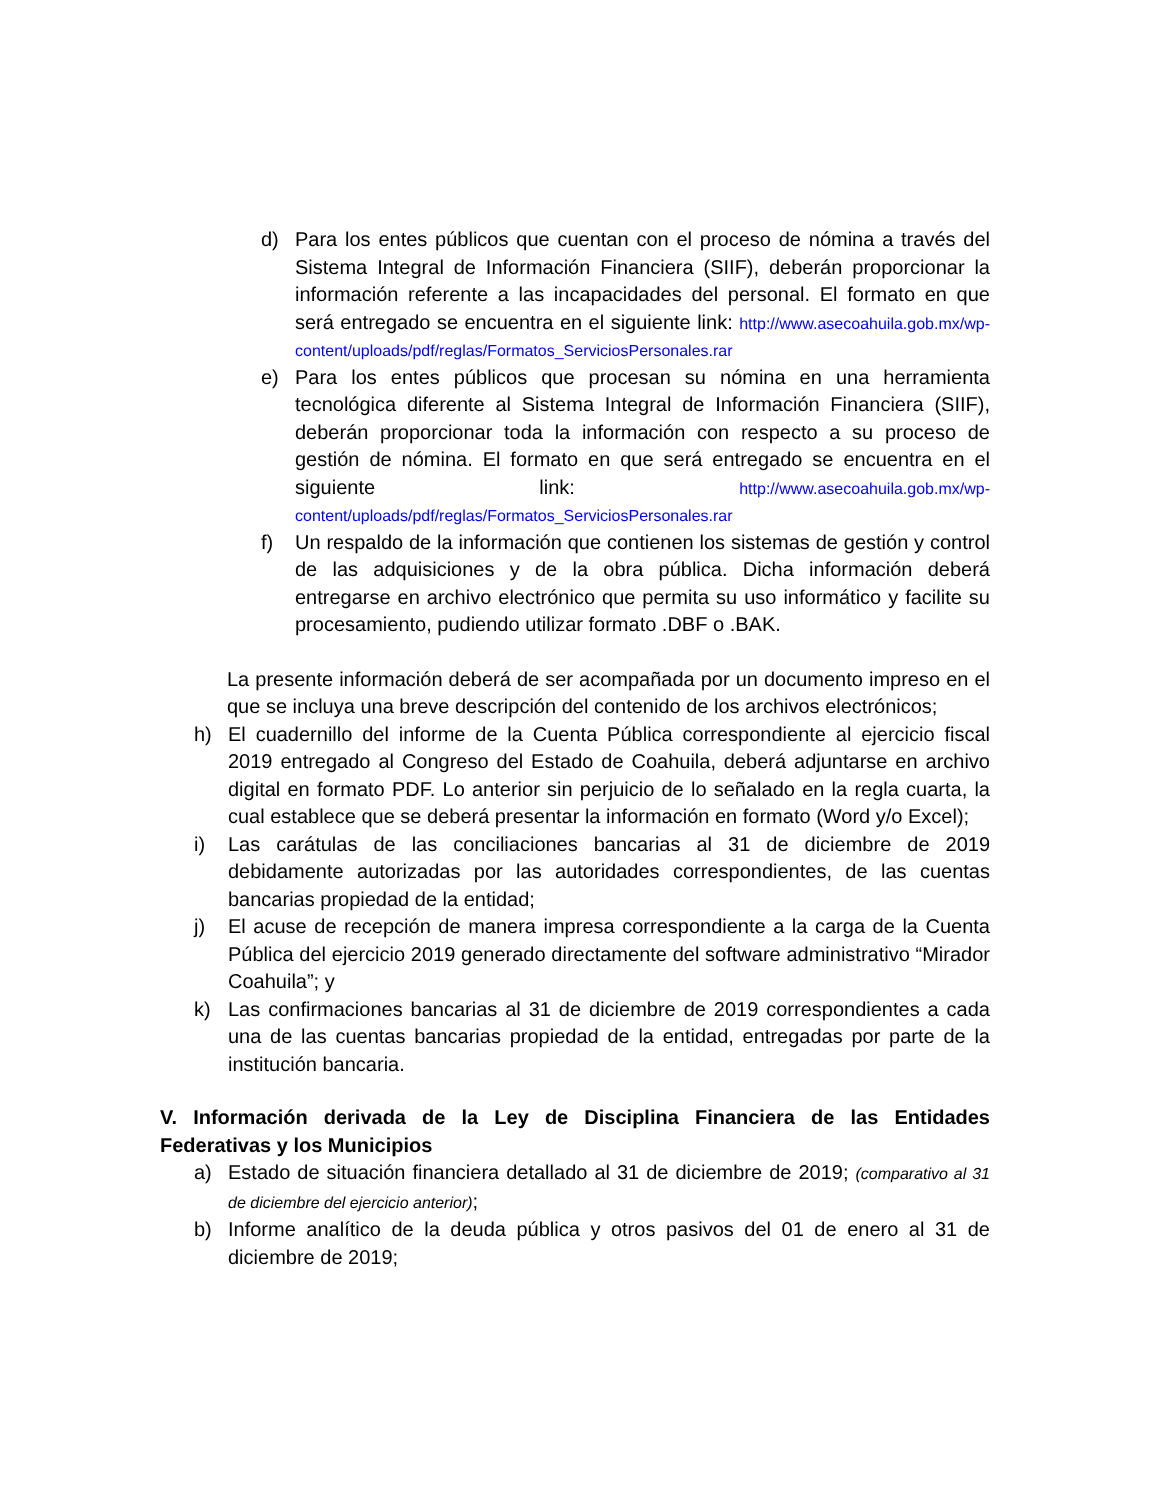d) Para los entes públicos que cuentan con el proceso de nómina a través del Sistema Integral de Información Financiera (SIIF), deberán proporcionar la información referente a las incapacidades del personal. El formato en que será entregado se encuentra en el siguiente link: http://www.asecoahuila.gob.mx/wp-content/uploads/pdf/reglas/Formatos_ServiciosPersonales.rar
e) Para los entes públicos que procesan su nómina en una herramienta tecnológica diferente al Sistema Integral de Información Financiera (SIIF), deberán proporcionar toda la información con respecto a su proceso de gestión de nómina. El formato en que será entregado se encuentra en el siguiente link: http://www.asecoahuila.gob.mx/wp-content/uploads/pdf/reglas/Formatos_ServiciosPersonales.rar
f) Un respaldo de la información que contienen los sistemas de gestión y control de las adquisiciones y de la obra pública. Dicha información deberá entregarse en archivo electrónico que permita su uso informático y facilite su procesamiento, pudiendo utilizar formato .DBF o .BAK.
La presente información deberá de ser acompañada por un documento impreso en el que se incluya una breve descripción del contenido de los archivos electrónicos;
h) El cuadernillo del informe de la Cuenta Pública correspondiente al ejercicio fiscal 2019 entregado al Congreso del Estado de Coahuila, deberá adjuntarse en archivo digital en formato PDF. Lo anterior sin perjuicio de lo señalado en la regla cuarta, la cual establece que se deberá presentar la información en formato (Word y/o Excel);
i) Las carátulas de las conciliaciones bancarias al 31 de diciembre de 2019 debidamente autorizadas por las autoridades correspondientes, de las cuentas bancarias propiedad de la entidad;
j) El acuse de recepción de manera impresa correspondiente a la carga de la Cuenta Pública del ejercicio 2019 generado directamente del software administrativo “Mirador Coahuila”; y
k) Las confirmaciones bancarias al 31 de diciembre de 2019 correspondientes a cada una de las cuentas bancarias propiedad de la entidad, entregadas por parte de la institución bancaria.
V. Información derivada de la Ley de Disciplina Financiera de las Entidades Federativas y los Municipios
a) Estado de situación financiera detallado al 31 de diciembre de 2019; (comparativo al 31 de diciembre del ejercicio anterior);
b) Informe analítico de la deuda pública y otros pasivos del 01 de enero al 31 de diciembre de 2019;